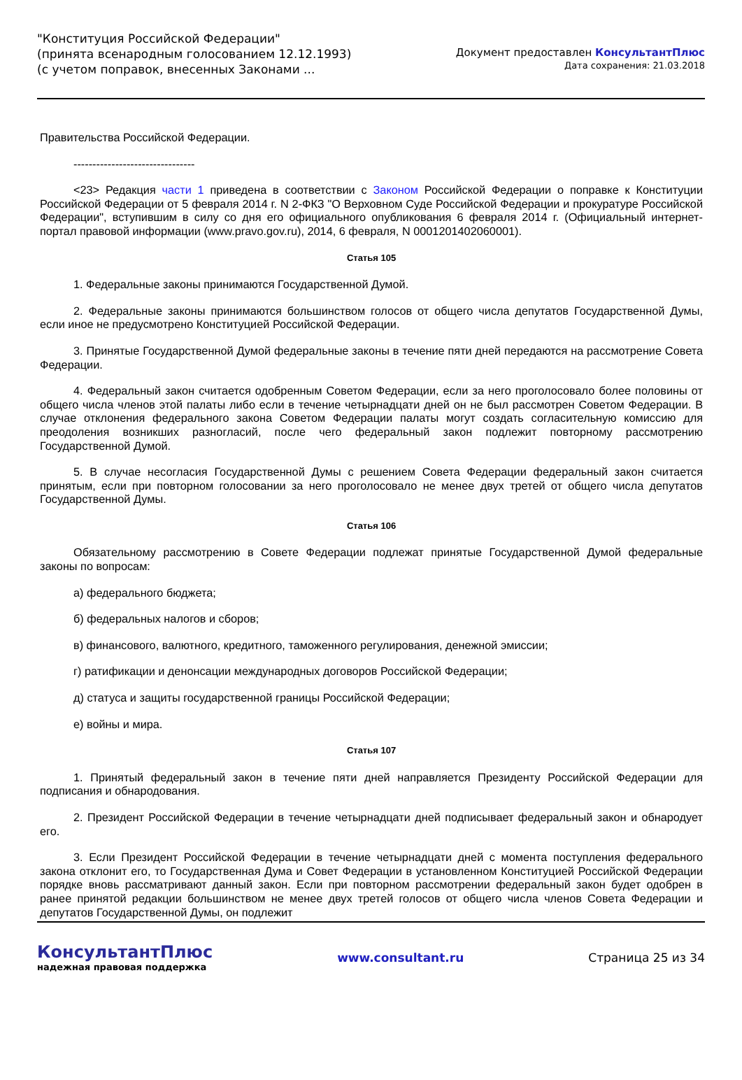"Конституция Российской Федерации"
(принята всенародным голосованием 12.12.1993)
(с учетом поправок, внесенных Законами ...
Документ предоставлен КонсультантПлюс
Дата сохранения: 21.03.2018
Правительства Российской Федерации.
--------------------------------
<23> Редакция части 1 приведена в соответствии с Законом Российской Федерации о поправке к Конституции Российской Федерации от 5 февраля 2014 г. N 2-ФКЗ "О Верховном Суде Российской Федерации и прокуратуре Российской Федерации", вступившим в силу со дня его официального опубликования 6 февраля 2014 г. (Официальный интернет-портал правовой информации (www.pravo.gov.ru), 2014, 6 февраля, N 0001201402060001).
Статья 105
1. Федеральные законы принимаются Государственной Думой.
2. Федеральные законы принимаются большинством голосов от общего числа депутатов Государственной Думы, если иное не предусмотрено Конституцией Российской Федерации.
3. Принятые Государственной Думой федеральные законы в течение пяти дней передаются на рассмотрение Совета Федерации.
4. Федеральный закон считается одобренным Советом Федерации, если за него проголосовало более половины от общего числа членов этой палаты либо если в течение четырнадцати дней он не был рассмотрен Советом Федерации. В случае отклонения федерального закона Советом Федерации палаты могут создать согласительную комиссию для преодоления возникших разногласий, после чего федеральный закон подлежит повторному рассмотрению Государственной Думой.
5. В случае несогласия Государственной Думы с решением Совета Федерации федеральный закон считается принятым, если при повторном голосовании за него проголосовало не менее двух третей от общего числа депутатов Государственной Думы.
Статья 106
Обязательному рассмотрению в Совете Федерации подлежат принятые Государственной Думой федеральные законы по вопросам:
а) федерального бюджета;
б) федеральных налогов и сборов;
в) финансового, валютного, кредитного, таможенного регулирования, денежной эмиссии;
г) ратификации и денонсации международных договоров Российской Федерации;
д) статуса и защиты государственной границы Российской Федерации;
е) войны и мира.
Статья 107
1. Принятый федеральный закон в течение пяти дней направляется Президенту Российской Федерации для подписания и обнародования.
2. Президент Российской Федерации в течение четырнадцати дней подписывает федеральный закон и обнародует его.
3. Если Президент Российской Федерации в течение четырнадцати дней с момента поступления федерального закона отклонит его, то Государственная Дума и Совет Федерации в установленном Конституцией Российской Федерации порядке вновь рассматривают данный закон. Если при повторном рассмотрении федеральный закон будет одобрен в ранее принятой редакции большинством не менее двух третей голосов от общего числа членов Совета Федерации и депутатов Государственной Думы, он подлежит
КонсультантПлюс
надежная правовая поддержка
www.consultant.ru Страница 25 из 34